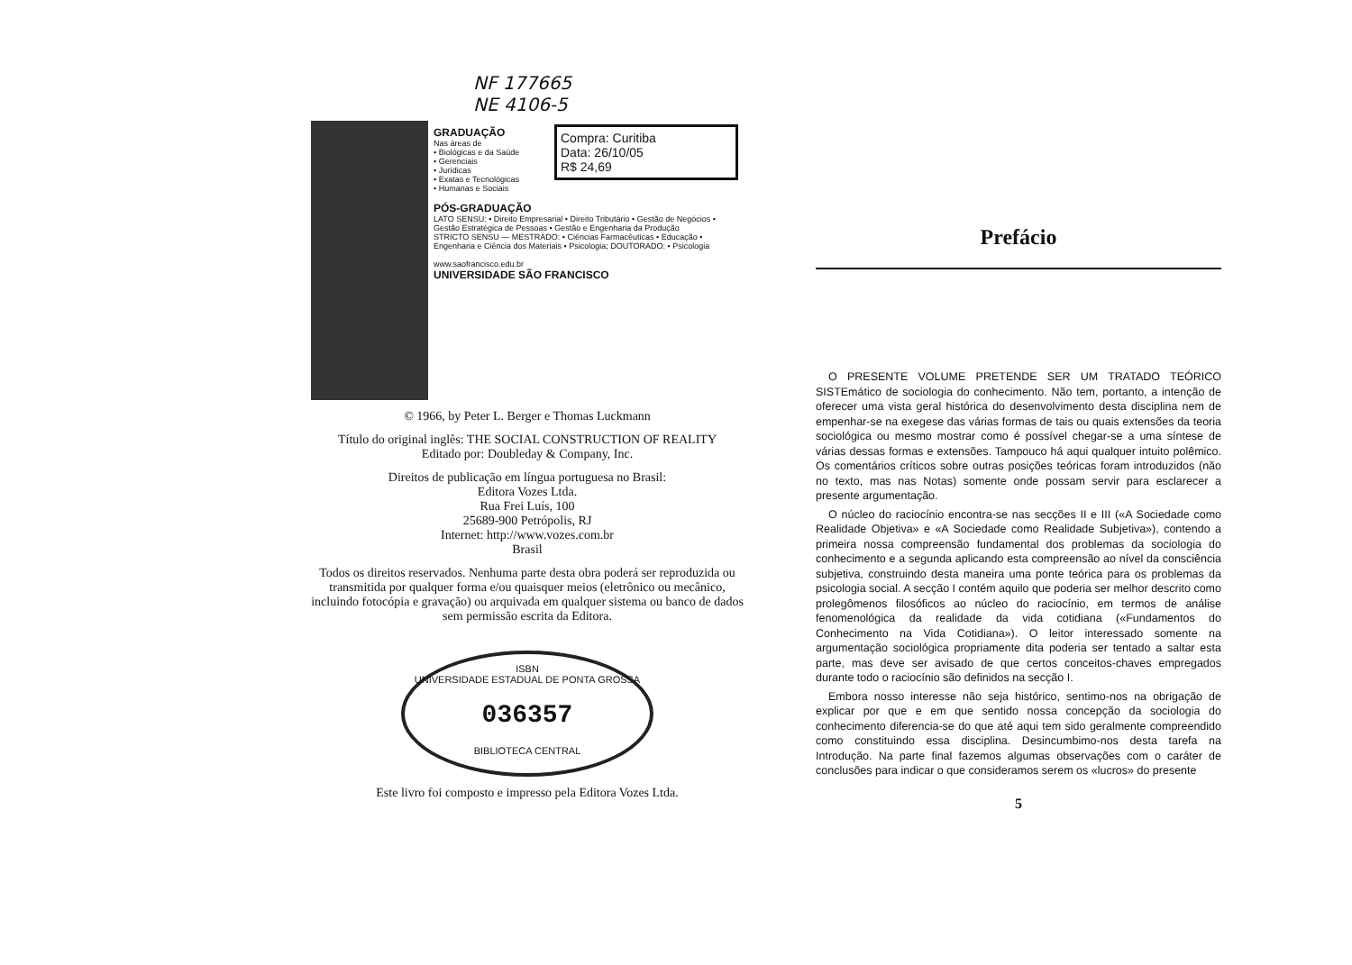NF 177665
NE 4106-5
Compra: Curitiba
Data: 26/10/05
R$ 24,69
GRADUAÇÃO
Nas áreas de
• Biológicas e da Saúde
• Gerenciais
• Jurídicas
• Exatas e Tecnológicas
• Humanas e Sociais
PÓS-GRADUAÇÃO
LATO SENSU: • Direito Empresarial • Direito Tributário • Gestão de Negócios • Gestão Estratégica de Pessoas • Gestão e Engenharia da Produção
STRICTO SENSU — MESTRADO: • Ciências Farmacêuticas • Educação • Engenharia e Ciência dos Materiais • Psicologia; DOUTORADO: • Psicologia
www.saofrancisco.edu.br
UNIVERSIDADE SÃO FRANCISCO
© 1966, by Peter L. Berger e Thomas Luckmann
Título do original inglês: THE SOCIAL CONSTRUCTION OF REALITY
Editado por: Doubleday & Company, Inc.
Direitos de publicação em língua portuguesa no Brasil:
Editora Vozes Ltda.
Rua Frei Luís, 100
25689-900 Petrópolis, RJ
Internet: http://www.vozes.com.br
Brasil
Todos os direitos reservados. Nenhuma parte desta obra poderá ser reproduzida ou transmitida por qualquer forma e/ou quaisquer meios (eletrônico ou mecânico, incluindo fotocópia e gravação) ou arquivada em qualquer sistema ou banco de dados sem permissão escrita da Editora.
ISBN
UNIVERSIDADE ESTADUAL DE PONTA GROSSA
036357
BIBLIOTECA CENTRAL
Este livro foi composto e impresso pela Editora Vozes Ltda.
Prefácio
O PRESENTE VOLUME PRETENDE SER UM TRATADO TEÓRICO SISTEmático de sociologia do conhecimento. Não tem, portanto, a intenção de oferecer uma vista geral histórica do desenvolvimento desta disciplina nem de empenhar-se na exegese das várias formas de tais ou quais extensões da teoria sociológica ou mesmo mostrar como é possível chegar-se a uma síntese de várias dessas formas e extensões. Tampouco há aqui qualquer intuito polêmico. Os comentários críticos sobre outras posições teóricas foram introduzidos (não no texto, mas nas Notas) somente onde possam servir para esclarecer a presente argumentação.
O núcleo do raciocínio encontra-se nas secções II e III («A Sociedade como Realidade Objetiva» e «A Sociedade como Realidade Subjetiva»), contendo a primeira nossa compreensão fundamental dos problemas da sociologia do conhecimento e a segunda aplicando esta compreensão ao nível da consciência subjetiva, construindo desta maneira uma ponte teórica para os problemas da psicologia social. A secção I contém aquilo que poderia ser melhor descrito como prolegômenos filosóficos ao núcleo do raciocínio, em termos de análise fenomenológica da realidade da vida cotidiana («Fundamentos do Conhecimento na Vida Cotidiana»). O leitor interessado somente na argumentação sociológica propriamente dita poderia ser tentado a saltar esta parte, mas deve ser avisado de que certos conceitos-chaves empregados durante todo o raciocínio são definidos na secção I.
Embora nosso interesse não seja histórico, sentimo-nos na obrigação de explicar por que e em que sentido nossa concepção da sociologia do conhecimento diferencia-se do que até aqui tem sido geralmente compreendido como constituindo essa disciplina. Desincumbimo-nos desta tarefa na Introdução. Na parte final fazemos algumas observações com o caráter de conclusões para indicar o que consideramos serem os «lucros» do presente
5